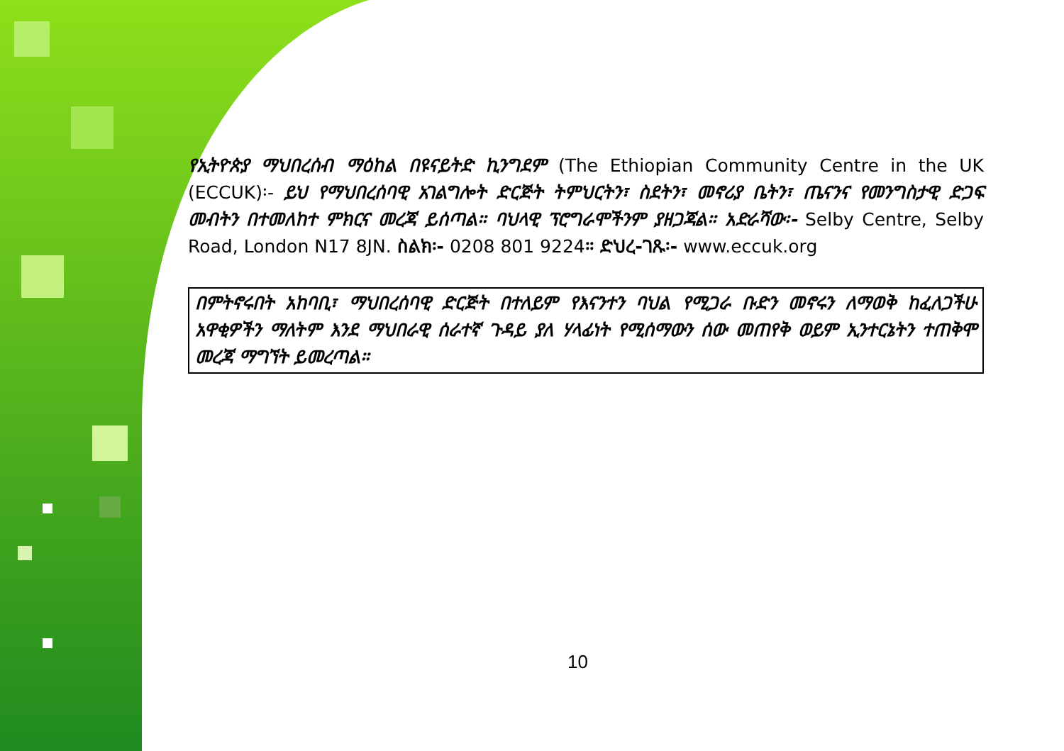የኢትዮጵያ ማህበረሰብ ማዕከል በዩናይትድ ኪንግደም (The Ethiopian Community Centre in the UK (ECCUK)፡- ይህ የማህበረሰባዊ አገልግሎት ድርጅት ትምህርትን፣ ስደትን፣ መኖሪያ ቤትን፣ ጤናንና የመንግስታዊ ድጋፍ መብትን በተመለከተ ምክርና መረጃ ይሰጣል። ባህላዊ ፕሮግራሞችንም ያዘጋጃል። አድራሻው፡- Selby Centre, Selby Road, London N17 8JN. ስልክ፡- 0208 801 9224። ድህረ-ገጹ፡- www.eccuk.org
በምትኖሩበት አከባቢ፣ ማህበረሰባዊ ድርጅት በተለይም የእናንተን ባህል የሚጋራ ቡድን መኖሩን ለማወቅ ከፈለጋችሁ አዋቂዎችን ማለትም እንደ ማህበራዊ ሰራተኛ ጉዳይ ያለ ሃላፊነት የሚሰማውን ሰው መጠየቅ ወይም ኢንተርኔትን ተጠቅሞ መረጃ ማግኘት ይመረጣል።
10